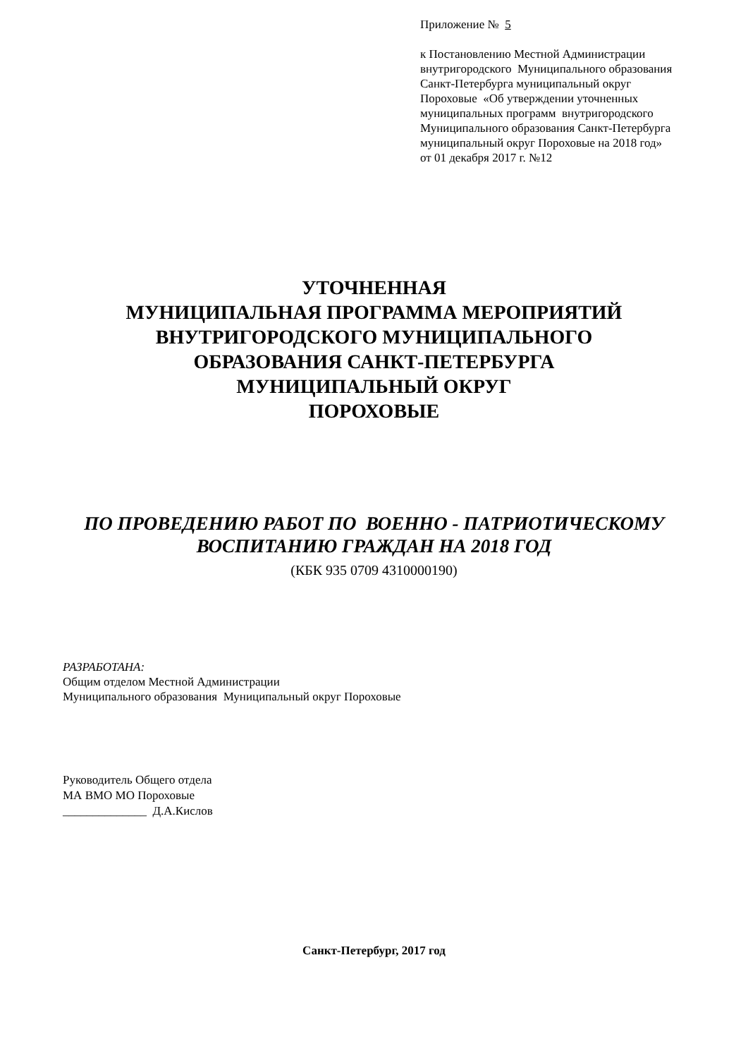Приложение № 5
к Постановлению Местной Администрации
внутригородского Муниципального образования
Санкт-Петербурга муниципальный округ
Пороховые «Об утверждении уточненных
муниципальных программ внутригородского
Муниципального образования Санкт-Петербурга
муниципальный округ Пороховые на 2018 год»
от 01 декабря 2017 г. №12
УТОЧНЕННАЯ
МУНИЦИПАЛЬНАЯ ПРОГРАММА МЕРОПРИЯТИЙ
ВНУТРИГОРОДСКОГО МУНИЦИПАЛЬНОГО
ОБРАЗОВАНИЯ САНКТ-ПЕТЕРБУРГА
МУНИЦИПАЛЬНЫЙ ОКРУГ
ПОРОХОВЫЕ
ПО ПРОВЕДЕНИЮ РАБОТ ПО ВОЕННО - ПАТРИОТИЧЕСКОМУ
ВОСПИТАНИЮ ГРАЖДАН НА 2018 ГОД
(КБК 935 0709 4310000190)
РАЗРАБОТАНА:
Общим отделом Местной Администрации
Муниципального образования Муниципальный округ Пороховые
Руководитель Общего отдела
МА ВМО МО Пороховые
______________ Д.А.Кислов
Санкт-Петербург, 2017 год